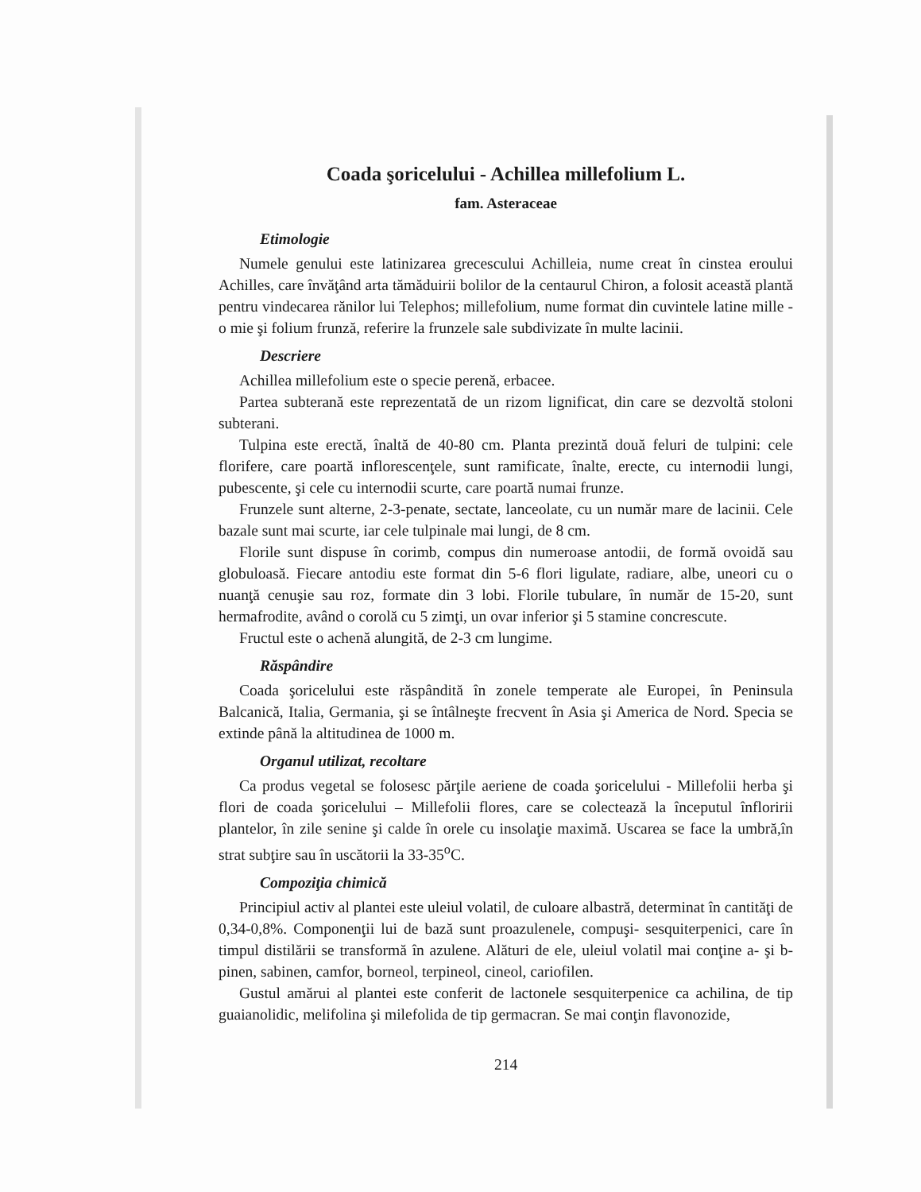Coada şoricelului - Achillea millefolium L.
fam. Asteraceae
Etimologie
Numele genului este latinizarea grecescului Achilleia, nume creat în cinstea eroului Achilles, care învăţând arta tămăduirii bolilor de la centaurul Chiron, a folosit această plantă pentru vindecarea rănilor lui Telephos; millefolium, nume format din cuvintele latine mille - o mie şi folium frunză, referire la frunzele sale subdivizate în multe lacinii.
Descriere
Achillea millefolium este o specie perenă, erbacee.
Partea subterană este reprezentată de un rizom lignificat, din care se dezvoltă stoloni subterani.
Tulpina este erectă, înaltă de 40-80 cm. Planta prezintă două feluri de tulpini: cele florifere, care poartă inflorescenţele, sunt ramificate, înalte, erecte, cu internodii lungi, pubescente, şi cele cu internodii scurte, care poartă numai frunze.
Frunzele sunt alterne, 2-3-penate, sectate, lanceolate, cu un număr mare de lacinii. Cele bazale sunt mai scurte, iar cele tulpinale mai lungi, de 8 cm.
Florile sunt dispuse în corimb, compus din numeroase antodii, de formă ovoidă sau globuloasă. Fiecare antodiu este format din 5-6 flori ligulate, radiare, albe, uneori cu o nuanţă cenuşie sau roz, formate din 3 lobi. Florile tubulare, în număr de 15-20, sunt hermafrodite, având o corolă cu 5 zimţi, un ovar inferior şi 5 stamine concrescute.
Fructul este o achenă alungită, de 2-3 cm lungime.
Răspândire
Coada şoricelului este răspândită în zonele temperate ale Europei, în Peninsula Balcanică, Italia, Germania, şi se întâlneşte frecvent în Asia şi America de Nord. Specia se extinde până la altitudinea de 1000 m.
Organul utilizat, recoltare
Ca produs vegetal se folosesc părţile aeriene de coada şoricelului - Millefolii herba şi flori de coada şoricelului – Millefolii flores, care se colectează la începutul înfloririi plantelor, în zile senine şi calde în orele cu insolaţie maximă. Uscarea se face la umbră,în strat subţire sau în uscătorii la 33-35<sup>o</sup>C.
Compoziţia chimică
Principiul activ al plantei este uleiul volatil, de culoare albastră, determinat în cantităţi de 0,34-0,8%. Componenţii lui de bază sunt proazulenele, compuşi- sesquiterpenici, care în timpul distilării se transformă în azulene. Alături de ele, uleiul volatil mai conţine a- şi b-pinen, sabinen, camfor, borneol, terpineol, cineol, cariofilen.
Gustul amărui al plantei este conferit de lactonele sesquiterpenice ca achilina, de tip guaianolidic, melifolina şi milefolida de tip germacran. Se mai conţin flavonozide,
214